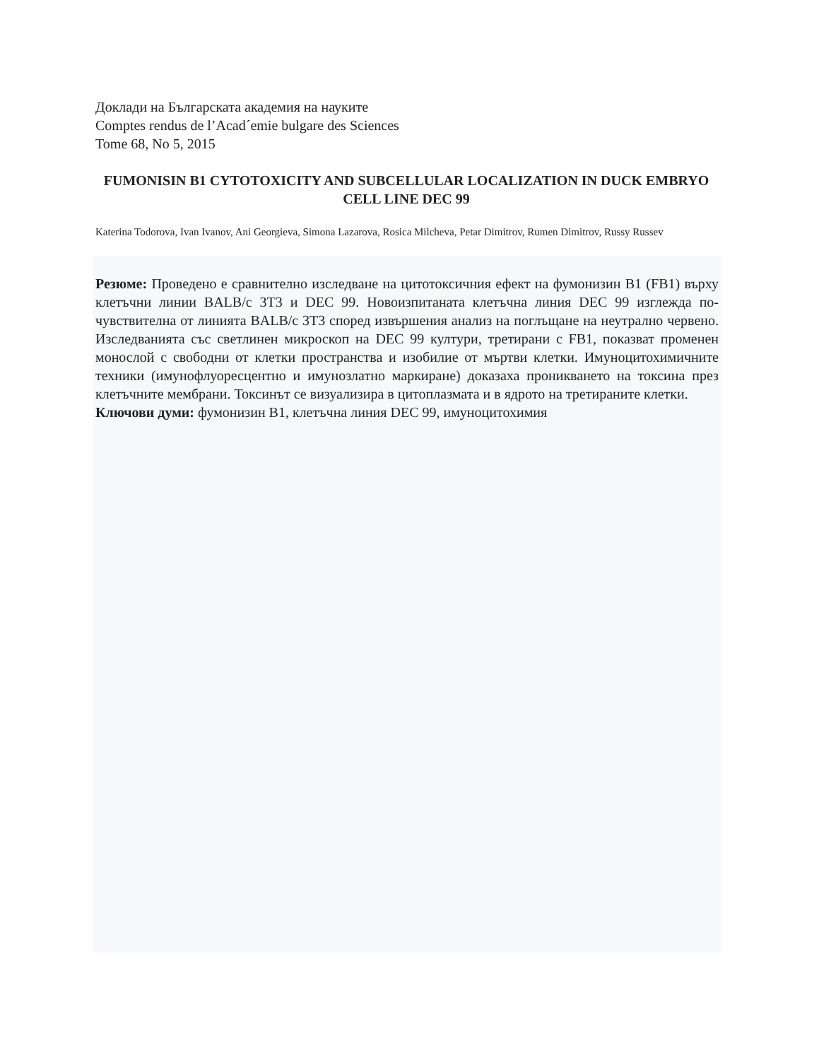Доклади на Българската академия на науките
Comptes rendus de l’Acad´emie bulgare des Sciences
Tome 68, No 5, 2015
FUMONISIN B1 CYTOTOXICITY AND SUBCELLULAR LOCALIZATION IN DUCK EMBRYO CELL LINE DEC 99
Katerina Todorova, Ivan Ivanov, Ani Georgieva, Simona Lazarova, Rosica Milcheva, Petar Dimitrov, Rumen Dimitrov, Russy Russev
Резюме: Проведено е сравнително изследване на цитотоксичния ефект на фумонизин B1 (FB1) върху клетъчни линии BALB/c 3T3 и DEC 99. Новоизпитаната клетъчна линия DEC 99 изглежда по-чувствителна от линията BALB/c 3T3 според извършения анализ на поглъщане на неутрално червено. Изследванията със светлинен микроскоп на DEC 99 култури, третирани с FB1, показват променен монослой с свободни от клетки пространства и изобилие от мъртви клетки. Имуноцитохимичните техники (имунофлуоресцентно и имунозлатно маркиране) доказаха проникването на токсина през клетъчните мембрани. Токсинът се визуализира в цитоплазмата и в ядрото на третираните клетки.
Ключови думи: фумонизин B1, клетъчна линия DEC 99, имуноцитохимия